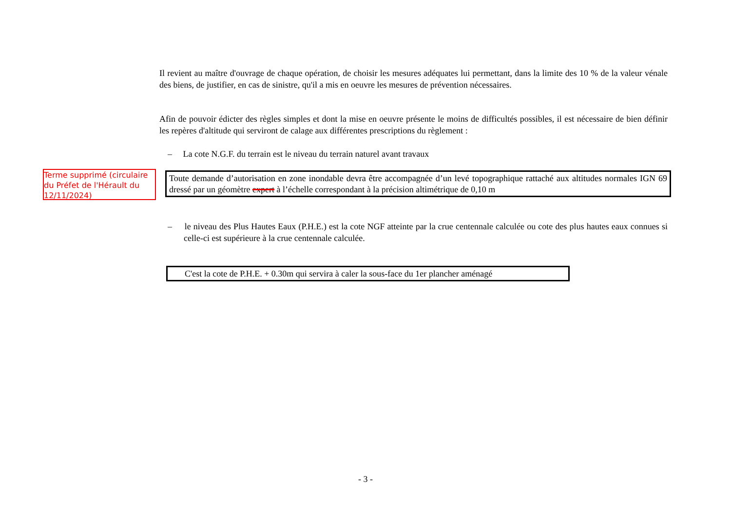Il revient au maître d'ouvrage de chaque opération, de choisir les mesures adéquates lui permettant, dans la limite des 10 % de la valeur vénale des biens, de justifier, en cas de sinistre, qu'il a mis en oeuvre les mesures de prévention nécessaires.
Afin de pouvoir édicter des règles simples et dont la mise en oeuvre présente le moins de difficultés possibles, il est nécessaire de bien définir les repères d'altitude qui serviront de calage aux différentes prescriptions du règlement :
– La cote N.G.F. du terrain est le niveau du terrain naturel avant travaux
Terme supprimé (circulaire du Préfet de l'Hérault du 12/11/2024)
Toute demande d’autorisation en zone inondable devra être accompagnée d’un levé topographique rattaché aux altitudes normales IGN 69 dressé par un géomètre expert à l’échelle correspondant à la précision altimétrique de 0,10 m
– le niveau des Plus Hautes Eaux (P.H.E.) est la cote NGF atteinte par la crue centennale calculée ou cote des plus hautes eaux connues si celle-ci est supérieure à la crue centennale calculée.
C'est la cote de P.H.E. + 0.30m qui servira à caler la sous-face du 1er plancher aménagé
- 3 -